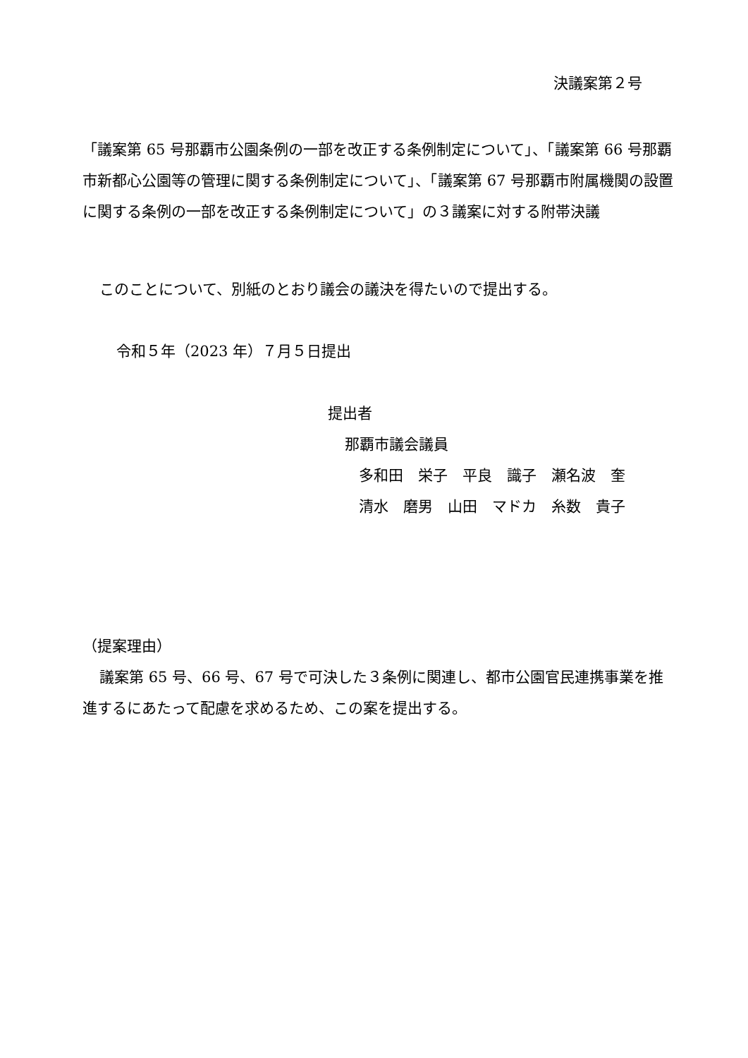決議案第２号
「議案第 65 号那覇市公園条例の一部を改正する条例制定について」、「議案第 66 号那覇市新都心公園等の管理に関する条例制定について」、「議案第 67 号那覇市附属機関の設置に関する条例の一部を改正する条例制定について」の３議案に対する附帯決議
このことについて、別紙のとおり議会の議決を得たいので提出する。
令和５年（2023 年）７月５日提出
提出者
那覇市議会議員
多和田　栄子　平良　識子　瀬名波　奎
清水　磨男　山田　マドカ　糸数　貴子
（提案理由）
議案第 65 号、66 号、67 号で可決した３条例に関連し、都市公園官民連携事業を推進するにあたって配慮を求めるため、この案を提出する。